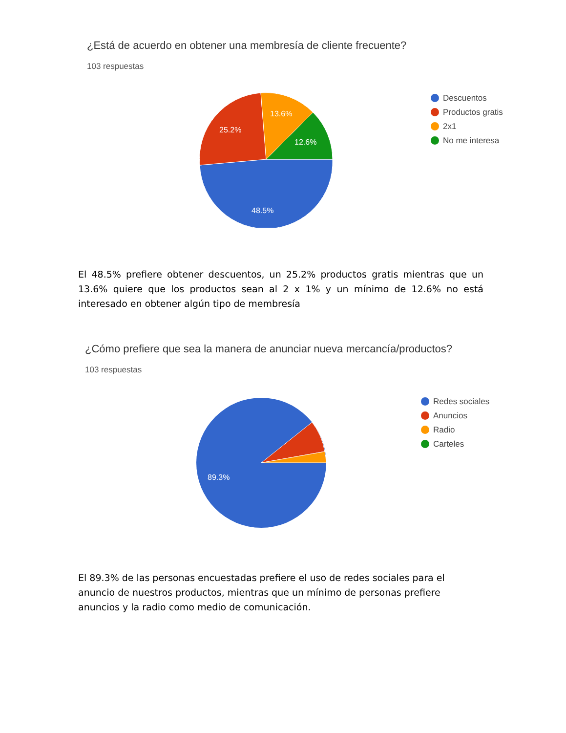¿Está de acuerdo en obtener una membresía de cliente frecuente?
103 respuestas
48.5%
25.2%
13.6%
12.6%
Descuentos
Productos gratis
2x1
No me interesa
El 48.5% prefiere obtener descuentos, un 25.2% productos gratis mientras que un 13.6% quiere que los productos sean al 2 x 1% y un mínimo de 12.6% no está interesado en obtener algún tipo de membresía
¿Cómo prefiere que sea la manera de anunciar nueva mercancía/productos?
103 respuestas
89.3%
Redes sociales
Anuncios
Radio
Carteles
El 89.3% de las personas encuestadas prefiere el uso de redes sociales para el anuncio de nuestros productos, mientras que un mínimo de personas prefiere anuncios y la radio como medio de comunicación.